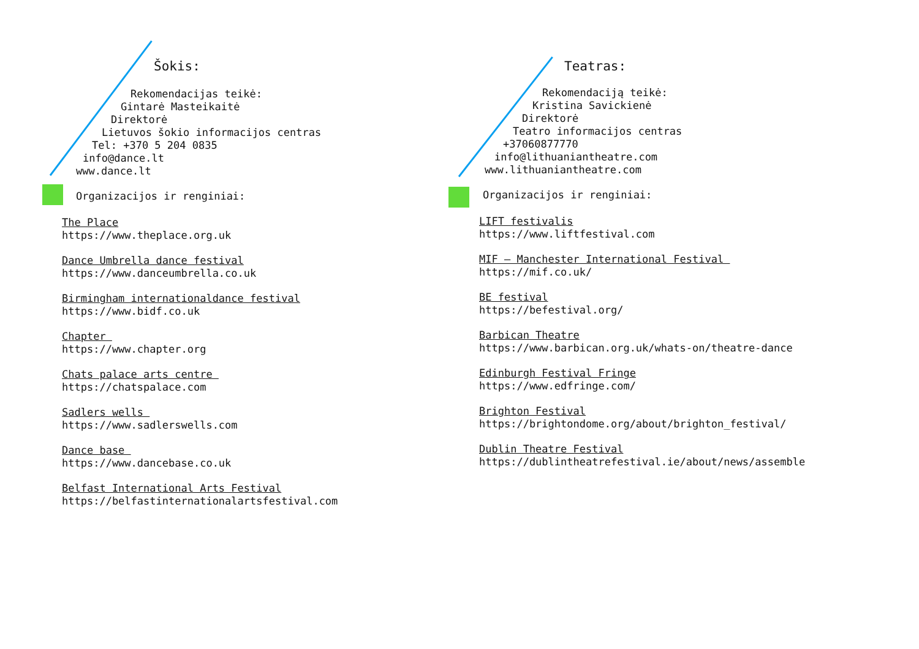Šokis:
Rekomendacijas teikė:
Gintarė Masteikaitė
Direktorė
Lietuvos šokio informacijos centras
Tel: +370 5 204 0835
info@dance.lt
www.dance.lt
Organizacijos ir renginiai:
The Place
https://www.theplace.org.uk
Dance Umbrella dance festival
https://www.danceumbrella.co.uk
Birmingham internationaldance festival
https://www.bidf.co.uk
Chapter
https://www.chapter.org
Chats palace arts centre
https://chatspalace.com
Sadlers wells
https://www.sadlerswells.com
Dance base
https://www.dancebase.co.uk
Belfast International Arts Festival
https://belfastinternationalartsfestival.com
Teatras:
Rekomendaciją teikė:
Kristina Savickienė
Direktorė
Teatro informacijos centras
+37060877770
info@lithuaniantheatre.com
www.lithuaniantheatre.com
Organizacijos ir renginiai:
LIFT festivalis
https://www.liftfestival.com
MIF – Manchester International Festival
https://mif.co.uk/
BE festival
https://befestival.org/
Barbican Theatre
https://www.barbican.org.uk/whats-on/theatre-dance
Edinburgh Festival Fringe
https://www.edfringe.com/
Brighton Festival
https://brightondome.org/about/brighton_festival/
Dublin Theatre Festival
https://dublintheatrefestival.ie/about/news/assemble